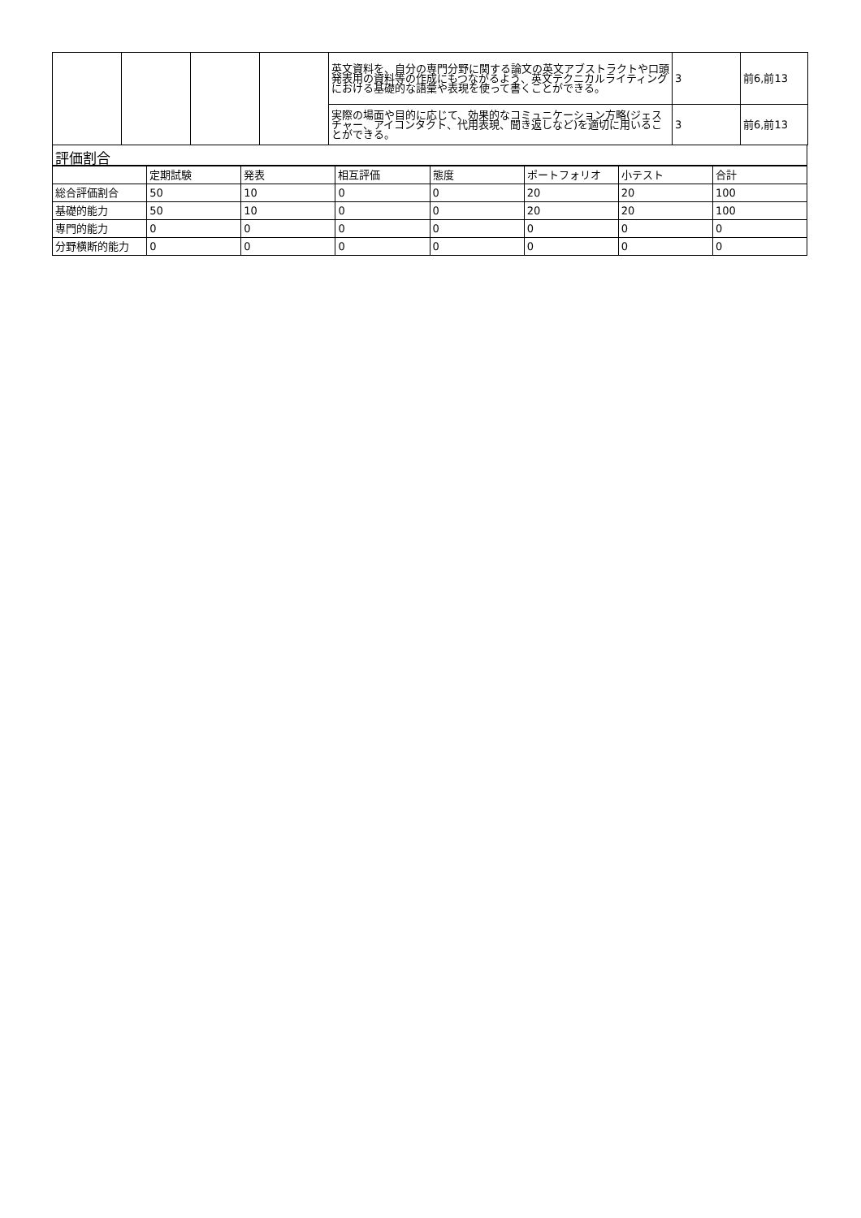| | | | | 英文資料を、自分の専門分野に関する論文の英文アブストラクトや口頭発表用の資料等の作成にもつながるよう、英文テクニカルライティングにおける基礎的な語彙や表現を使って書くことができる。 | 3 | 前6,前13 |
| | | | | 実際の場面や目的に応じて、効果的なコミュニケーション方略(ジェスチャー、アイコンタクト、代用表現、聞き返しなど)を適切に用いることができる。 | 3 | 前6,前13 |
評価割合
| | 定期試験 | 発表 | 相互評価 | 態度 | ポートフォリオ | 小テスト | 合計 |
| --- | --- | --- | --- | --- | --- | --- | --- |
| 総合評価割合 | 50 | 10 | 0 | 0 | 20 | 20 | 100 |
| 基礎的能力 | 50 | 10 | 0 | 0 | 20 | 20 | 100 |
| 専門的能力 | 0 | 0 | 0 | 0 | 0 | 0 | 0 |
| 分野横断的能力 | 0 | 0 | 0 | 0 | 0 | 0 | 0 |